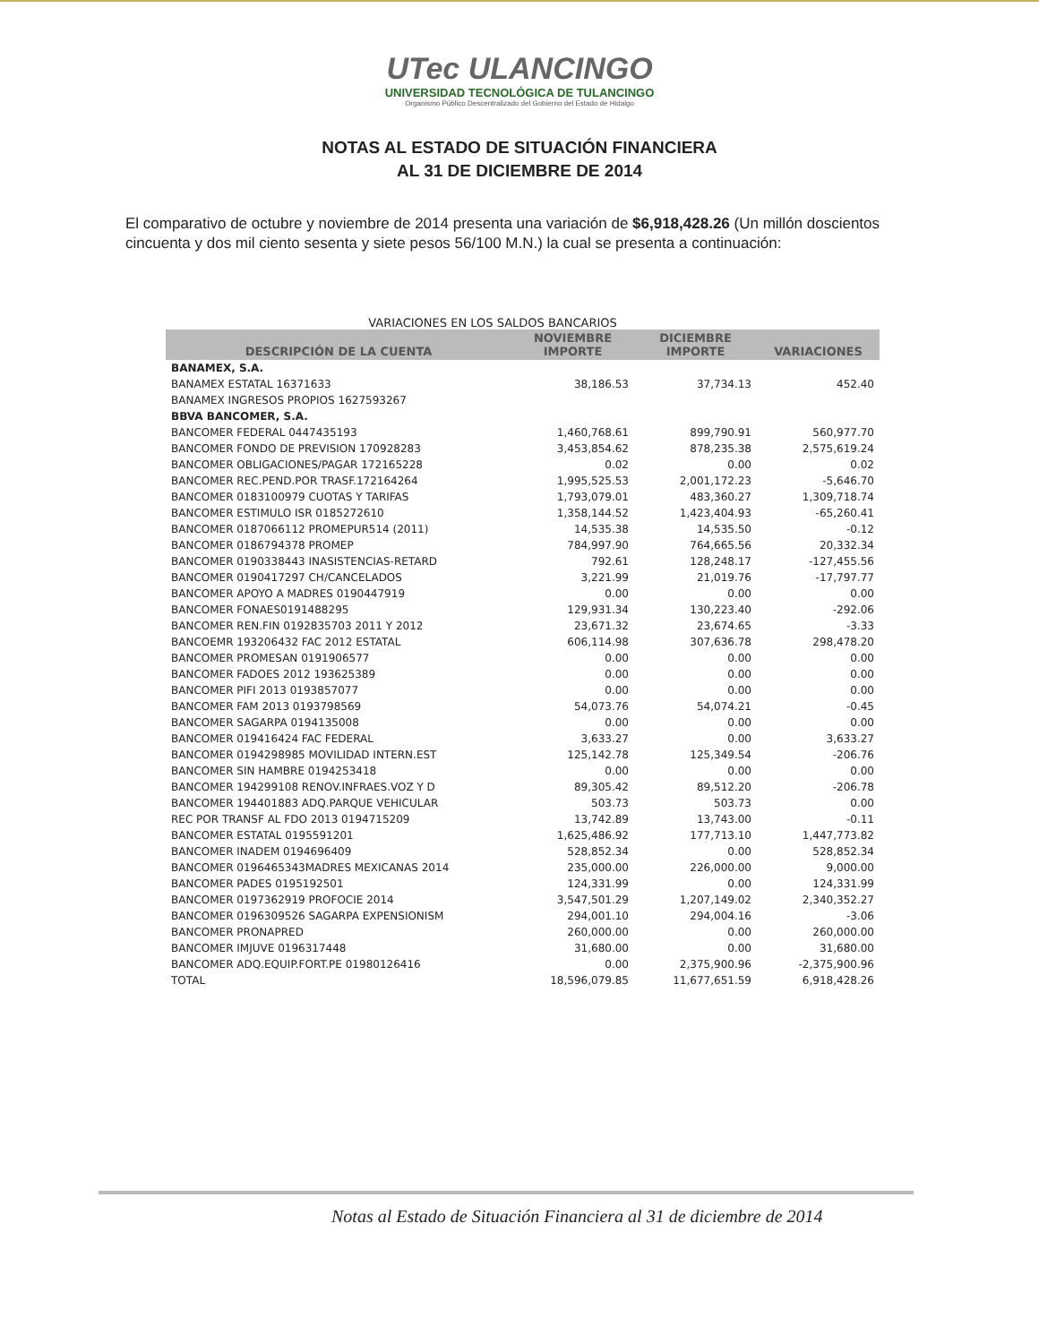UTec ULANCINGO
UNIVERSIDAD TECNOLÓGICA DE TULANCINGO
Organismo Público Descentralizado del Gobierno del Estado de Hidalgo
NOTAS AL ESTADO DE SITUACIÓN FINANCIERA
AL 31 DE DICIEMBRE DE 2014
El comparativo de octubre y noviembre de 2014 presenta una variación de $6,918,428.26 (Un millón doscientos cincuenta y dos mil ciento sesenta y siete pesos 56/100 M.N.) la cual se presenta a continuación:
VARIACIONES EN LOS SALDOS BANCARIOS
| DESCRIPCIÓN DE LA CUENTA | NOVIEMBRE IMPORTE | DICIEMBRE IMPORTE | VARIACIONES |
| --- | --- | --- | --- |
| BANAMEX, S.A. | | | |
| BANAMEX ESTATAL 16371633 | 38,186.53 | 37,734.13 | 452.40 |
| BANAMEX INGRESOS PROPIOS 1627593267 | | | |
| BBVA BANCOMER, S.A. | | | |
| BANCOMER FEDERAL 0447435193 | 1,460,768.61 | 899,790.91 | 560,977.70 |
| BANCOMER FONDO DE PREVISION 170928283 | 3,453,854.62 | 878,235.38 | 2,575,619.24 |
| BANCOMER OBLIGACIONES/PAGAR 172165228 | 0.02 | 0.00 | 0.02 |
| BANCOMER REC.PEND.POR TRASF.172164264 | 1,995,525.53 | 2,001,172.23 | -5,646.70 |
| BANCOMER 0183100979 CUOTAS Y TARIFAS | 1,793,079.01 | 483,360.27 | 1,309,718.74 |
| BANCOMER ESTIMULO ISR 0185272610 | 1,358,144.52 | 1,423,404.93 | -65,260.41 |
| BANCOMER 0187066112 PROMEPUR514 (2011) | 14,535.38 | 14,535.50 | -0.12 |
| BANCOMER 0186794378 PROMEP | 784,997.90 | 764,665.56 | 20,332.34 |
| BANCOMER 0190338443 INASISTENCIAS-RETARD | 792.61 | 128,248.17 | -127,455.56 |
| BANCOMER 0190417297 CH/CANCELADOS | 3,221.99 | 21,019.76 | -17,797.77 |
| BANCOMER APOYO A MADRES 0190447919 | 0.00 | 0.00 | 0.00 |
| BANCOMER FONAES0191488295 | 129,931.34 | 130,223.40 | -292.06 |
| BANCOMER REN.FIN 0192835703 2011 Y 2012 | 23,671.32 | 23,674.65 | -3.33 |
| BANCOEMR 193206432 FAC 2012 ESTATAL | 606,114.98 | 307,636.78 | 298,478.20 |
| BANCOMER PROMESAN 0191906577 | 0.00 | 0.00 | 0.00 |
| BANCOMER FADOES 2012 193625389 | 0.00 | 0.00 | 0.00 |
| BANCOMER PIFI 2013 0193857077 | 0.00 | 0.00 | 0.00 |
| BANCOMER FAM 2013 0193798569 | 54,073.76 | 54,074.21 | -0.45 |
| BANCOMER SAGARPA 0194135008 | 0.00 | 0.00 | 0.00 |
| BANCOMER 019416424 FAC FEDERAL | 3,633.27 | 0.00 | 3,633.27 |
| BANCOMER 0194298985 MOVILIDAD INTERN.EST | 125,142.78 | 125,349.54 | -206.76 |
| BANCOMER SIN HAMBRE 0194253418 | 0.00 | 0.00 | 0.00 |
| BANCOMER 194299108 RENOV.INFRAES.VOZ Y D | 89,305.42 | 89,512.20 | -206.78 |
| BANCOMER 194401883 ADQ.PARQUE VEHICULAR | 503.73 | 503.73 | 0.00 |
| REC POR TRANSF AL FDO 2013 0194715209 | 13,742.89 | 13,743.00 | -0.11 |
| BANCOMER ESTATAL 0195591201 | 1,625,486.92 | 177,713.10 | 1,447,773.82 |
| BANCOMER INADEM 0194696409 | 528,852.34 | 0.00 | 528,852.34 |
| BANCOMER 0196465343MADRES MEXICANAS 2014 | 235,000.00 | 226,000.00 | 9,000.00 |
| BANCOMER PADES 0195192501 | 124,331.99 | 0.00 | 124,331.99 |
| BANCOMER 0197362919 PROFOCIE 2014 | 3,547,501.29 | 1,207,149.02 | 2,340,352.27 |
| BANCOMER 0196309526 SAGARPA EXPENSIONISM | 294,001.10 | 294,004.16 | -3.06 |
| BANCOMER PRONAPRED | 260,000.00 | 0.00 | 260,000.00 |
| BANCOMER IMJUVE 0196317448 | 31,680.00 | 0.00 | 31,680.00 |
| BANCOMER ADQ.EQUIP.FORT.PE 01980126416 | 0.00 | 2,375,900.96 | -2,375,900.96 |
| TOTAL | 18,596,079.85 | 11,677,651.59 | 6,918,428.26 |
Notas al Estado de Situación Financiera al 31 de diciembre de 2014